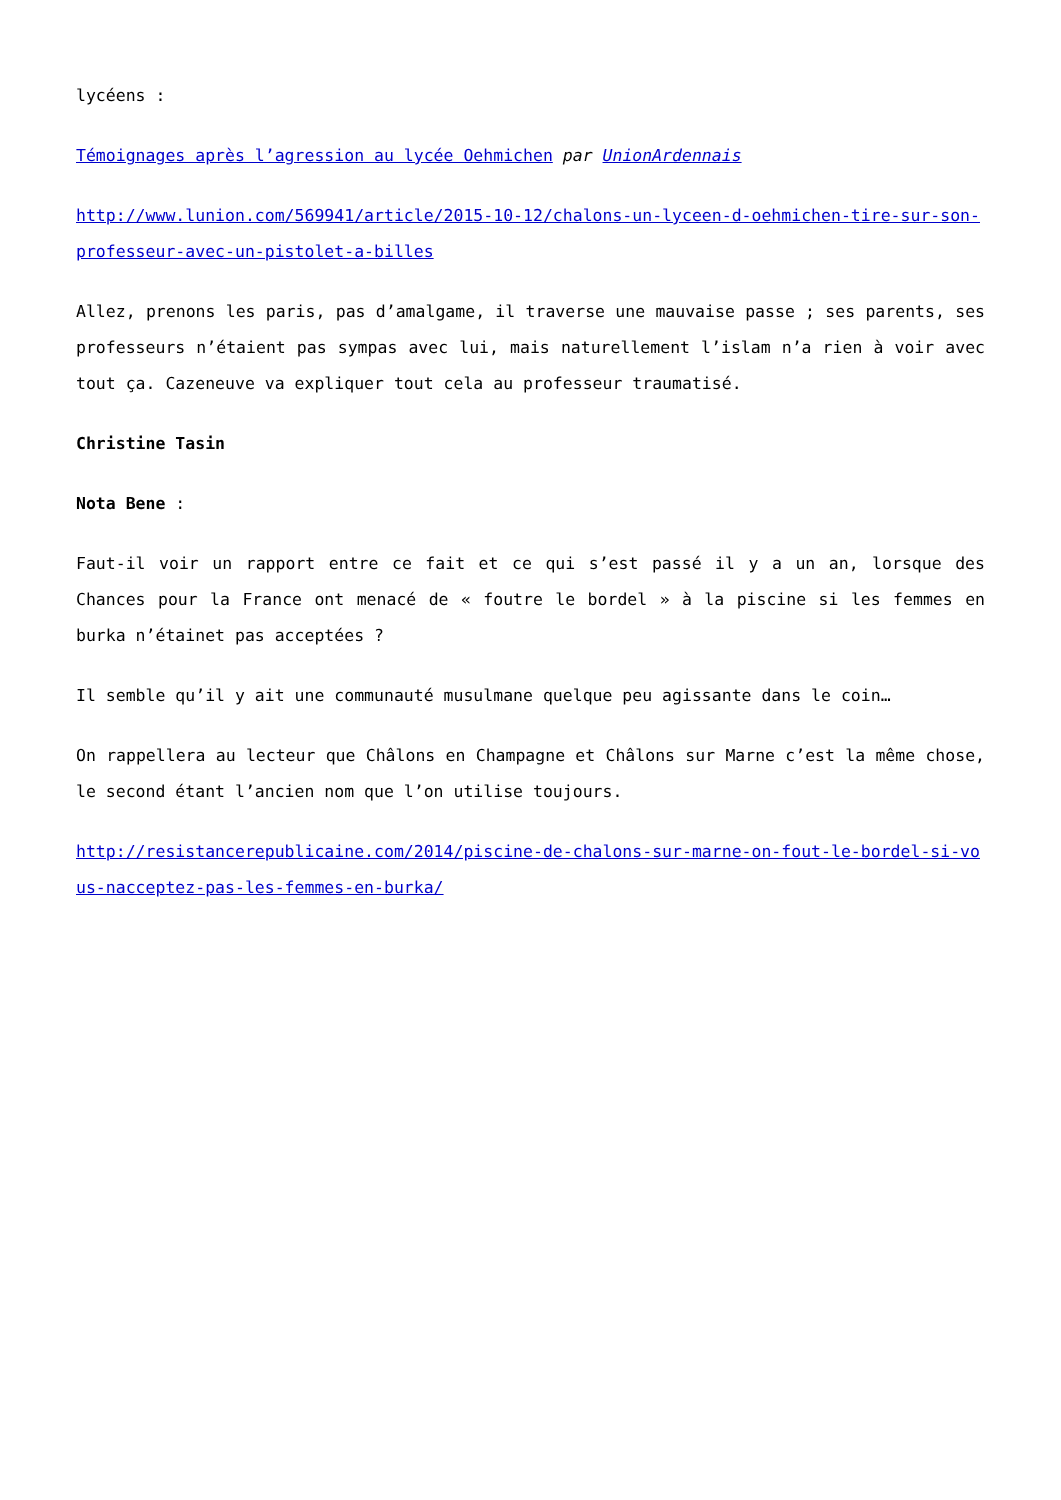lycéens :
Témoignages après l’agression au lycée Oehmichen par UnionArdennais
http://www.lunion.com/569941/article/2015-10-12/chalons-un-lyceen-d-oehmichen-tire-sur-son-professeur-avec-un-pistolet-a-billes
Allez, prenons les paris, pas d’amalgame, il traverse une mauvaise passe ; ses parents, ses professeurs n’étaient pas sympas avec lui, mais naturellement l’islam n’a rien à voir avec tout ça. Cazeneuve va expliquer tout cela au professeur traumatisé.
Christine Tasin
Nota Bene :
Faut-il voir un rapport entre ce fait et ce qui s’est passé il y a un an, lorsque des Chances pour la France ont menacé de « foutre le bordel » à la piscine si les femmes en burka n’étainet pas acceptées ?
Il semble qu’il y ait une communauté musulmane quelque peu agissante dans le coin…
On rappellera au lecteur que Châlons en Champagne et Châlons sur Marne c’est la même chose, le second étant l’ancien nom que l’on utilise toujours.
http://resistancerepublicaine.com/2014/piscine-de-chalons-sur-marne-on-fout-le-bordel-si-vous-nacceptez-pas-les-femmes-en-burka/